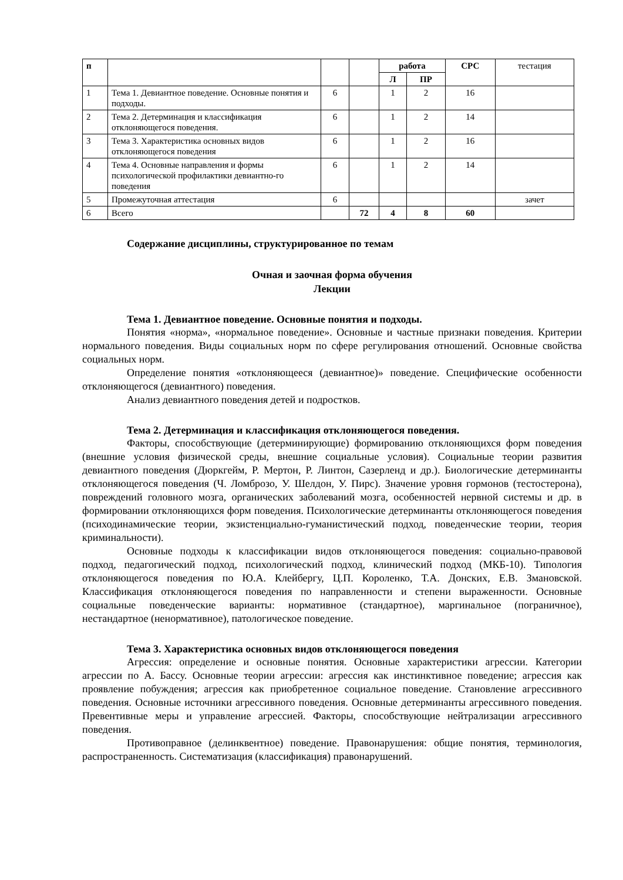| п | | | | работа | | СРС | тестация |
| | | | | Л | ПР | | |
| 1 | Тема 1. Девиантное поведение. Основные понятия и подходы. | 6 | | 1 | 2 | 16 | |
| 2 | Тема 2. Детерминация и классификация отклоняющегося поведения. | 6 | | 1 | 2 | 14 | |
| 3 | Тема 3. Характеристика основных видов отклоняющегося поведения | 6 | | 1 | 2 | 16 | |
| 4 | Тема 4. Основные направления и формы психологической профилактики девиантно-го поведения | 6 | | 1 | 2 | 14 | |
| 5 | Промежуточная аттестация | 6 | | | | | зачет |
| 6 | Всего | | 72 | 4 | 8 | 60 | |
Содержание дисциплины, структурированное по темам
Очная и заочная форма обучения
Лекции
Тема 1. Девиантное поведение. Основные понятия и подходы.
Понятия «норма», «нормальное поведение». Основные и частные признаки поведения. Критерии нормального поведения. Виды социальных норм по сфере регулирования отношений. Основные свойства социальных норм.
Определение понятия «отклоняющееся (девиантное)» поведение. Специфические особенности отклоняющегося (девиантного) поведения.
Анализ девиантного поведения детей и подростков.
Тема 2. Детерминация и классификация отклоняющегося поведения.
Факторы, способствующие (детерминирующие) формированию отклоняющихся форм поведения (внешние условия физической среды, внешние социальные условия). Социальные теории развития девиантного поведения (Дюркгейм, Р. Мертон, Р. Линтон, Сазерленд и др.). Биологические детерминанты отклоняющегося поведения (Ч. Ломброзо, У. Шелдон, У. Пирс). Значение уровня гормонов (тестостерона), повреждений головного мозга, органических заболеваний мозга, особенностей нервной системы и др. в формировании отклоняющихся форм поведения. Психологические детерминанты отклоняющегося поведения (психодинамические теории, экзистенциально-гуманистический подход, поведенческие теории, теория криминальности).
Основные подходы к классификации видов отклоняющегося поведения: социально-правовой подход, педагогический подход, психологический подход, клинический подход (МКБ-10). Типология отклоняющегося поведения по Ю.А. Клейбергу, Ц.П. Короленко, Т.А. Донских, Е.В. Змановской. Классификация отклоняющегося поведения по направленности и степени выраженности. Основные социальные поведенческие варианты: нормативное (стандартное), маргинальное (пограничное), нестандартное (ненормативное), патологическое поведение.
Тема 3. Характеристика основных видов отклоняющегося поведения
Агрессия: определение и основные понятия. Основные характеристики агрессии. Категории агрессии по А. Бассу. Основные теории агрессии: агрессия как инстинктивное поведение; агрессия как проявление побуждения; агрессия как приобретенное социальное поведение. Становление агрессивного поведения. Основные источники агрессивного поведения. Основные детерминанты агрессивного поведения. Превентивные меры и управление агрессией. Факторы, способствующие нейтрализации агрессивного поведения.
Противоправное (делинквентное) поведение. Правонарушения: общие понятия, терминология, распространенность. Систематизация (классификация) правонарушений.